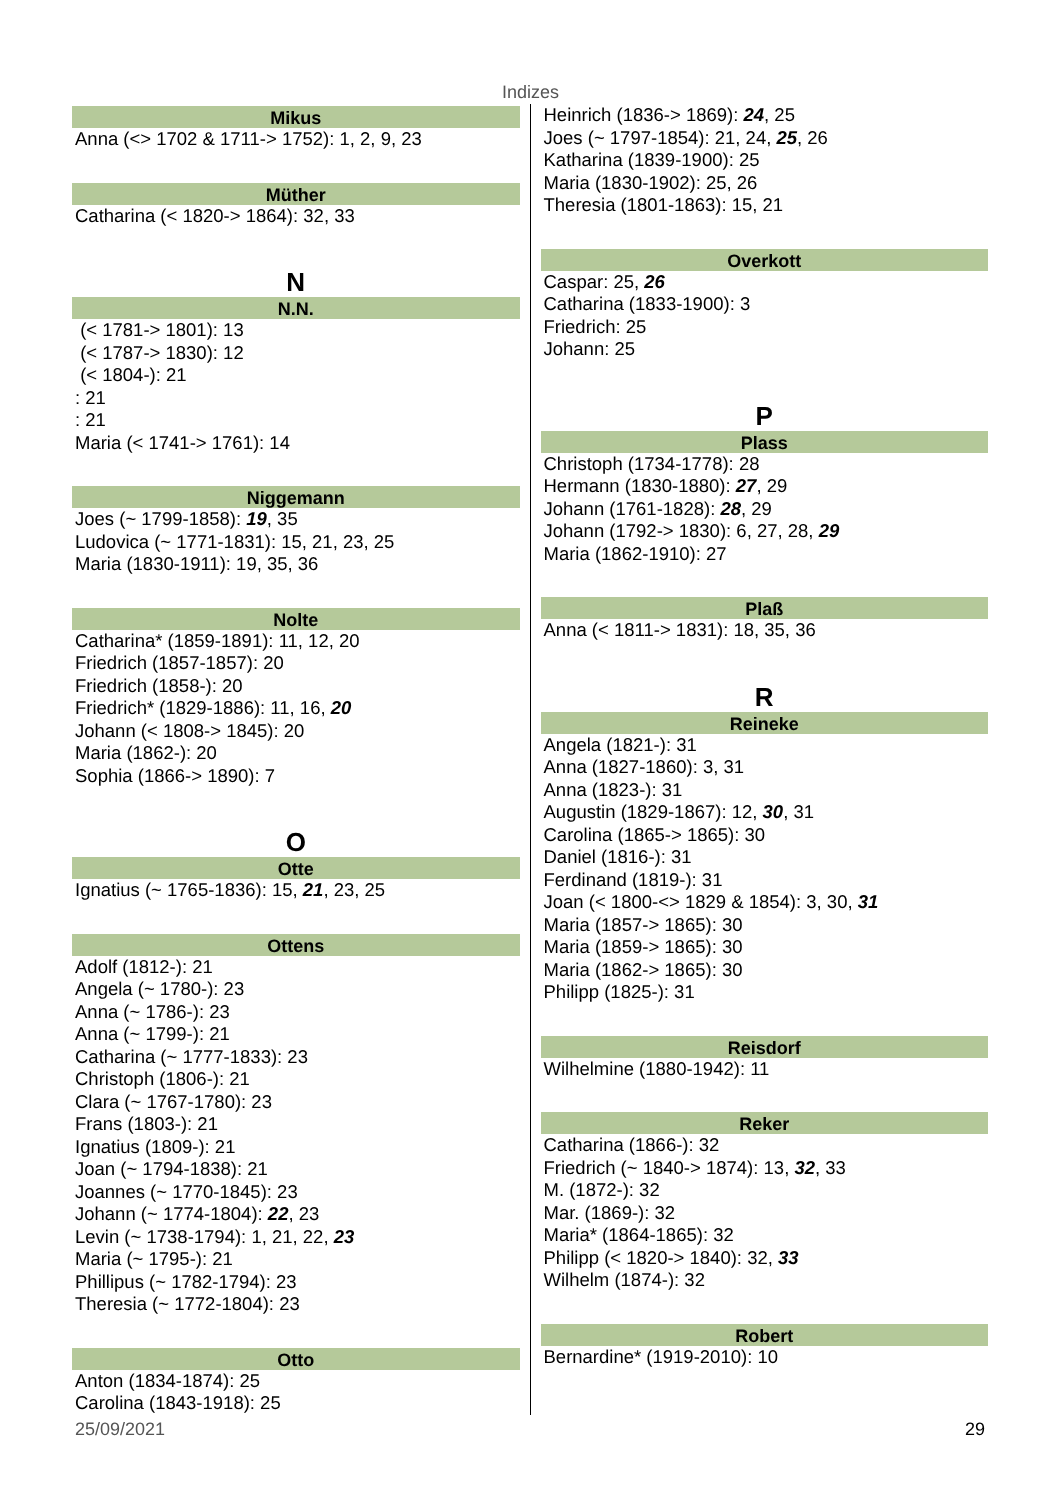Indizes
Mikus
Anna (<> 1702 & 1711-> 1752): 1, 2, 9, 23
Müther
Catharina (< 1820-> 1864): 32, 33
N
N.N.
(< 1781-> 1801): 13
(< 1787-> 1830): 12
(< 1804-): 21
: 21
: 21
Maria (< 1741-> 1761): 14
Niggemann
Joes (~ 1799-1858): 19, 35
Ludovica (~ 1771-1831): 15, 21, 23, 25
Maria (1830-1911): 19, 35, 36
Nolte
Catharina* (1859-1891): 11, 12, 20
Friedrich (1857-1857): 20
Friedrich (1858-): 20
Friedrich* (1829-1886): 11, 16, 20
Johann (< 1808-> 1845): 20
Maria (1862-): 20
Sophia (1866-> 1890): 7
O
Otte
Ignatius (~ 1765-1836): 15, 21, 23, 25
Ottens
Adolf (1812-): 21
Angela (~ 1780-): 23
Anna (~ 1786-): 23
Anna (~ 1799-): 21
Catharina (~ 1777-1833): 23
Christoph (1806-): 21
Clara (~ 1767-1780): 23
Frans (1803-): 21
Ignatius (1809-): 21
Joan (~ 1794-1838): 21
Joannes (~ 1770-1845): 23
Johann (~ 1774-1804): 22, 23
Levin (~ 1738-1794): 1, 21, 22, 23
Maria (~ 1795-): 21
Phillipus (~ 1782-1794): 23
Theresia (~ 1772-1804): 23
Otto
Anton (1834-1874): 25
Carolina (1843-1918): 25
Heinrich (1836-> 1869): 24, 25
Joes (~ 1797-1854): 21, 24, 25, 26
Katharina (1839-1900): 25
Maria (1830-1902): 25, 26
Theresia (1801-1863): 15, 21
Overkott
Caspar: 25, 26
Catharina (1833-1900): 3
Friedrich: 25
Johann: 25
P
Plass
Christoph (1734-1778): 28
Hermann (1830-1880): 27, 29
Johann (1761-1828): 28, 29
Johann (1792-> 1830): 6, 27, 28, 29
Maria (1862-1910): 27
Plaß
Anna (< 1811-> 1831): 18, 35, 36
R
Reineke
Angela (1821-): 31
Anna (1827-1860): 3, 31
Anna (1823-): 31
Augustin (1829-1867): 12, 30, 31
Carolina (1865-> 1865): 30
Daniel (1816-): 31
Ferdinand (1819-): 31
Joan (< 1800-<> 1829 & 1854): 3, 30, 31
Maria (1857-> 1865): 30
Maria (1859-> 1865): 30
Maria (1862-> 1865): 30
Philipp (1825-): 31
Reisdorf
Wilhelmine (1880-1942): 11
Reker
Catharina (1866-): 32
Friedrich (~ 1840-> 1874): 13, 32, 33
M. (1872-): 32
Mar. (1869-): 32
Maria* (1864-1865): 32
Philipp (< 1820-> 1840): 32, 33
Wilhelm (1874-): 32
Robert
Bernardine* (1919-2010): 10
25/09/2021 29